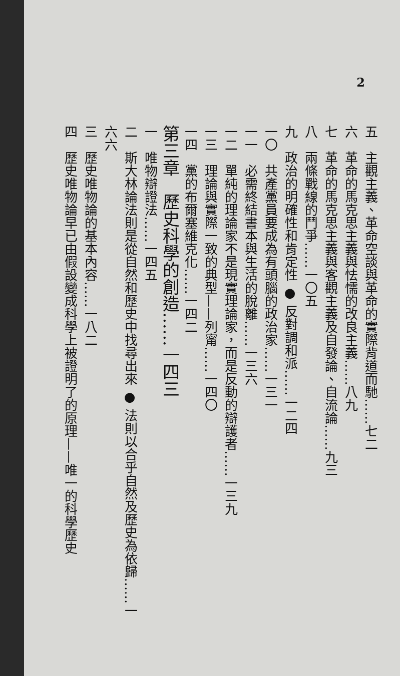2
五　主觀主義、革命空談與革命的實際背道而馳……七二
六　革命的馬克思主義與怯懦的改良主義……八九
七　革命的馬克思主義與客觀主義及自發論、自流論……九三
八　兩條戰線的鬥爭……一〇五
九　政治的明確性和肯定性 ● 反對調和派……一二四
一〇　共產黨員要成為有頭腦的政治家……一三一
一一　必需終結書本與生活的脫離……一三六
一二　單純的理論家不是現實理論家，而是反動的辯護者……一三九
一三　理論與實際一致的典型——列甯……一四〇
一四　黨的布爾塞維克化……一四二
第三章　歷史科學的創造……一四三
一　唯物辯證法……一四五
二　斯大林論法則是從自然和歷史中找尋出來 ● 法則以合乎自然及歷史為依歸……一六六
三　歷史唯物論的基本內容……一八二
四　歷史唯物論早已由假設變成科學上被證明了的原理——唯一的科學歷史